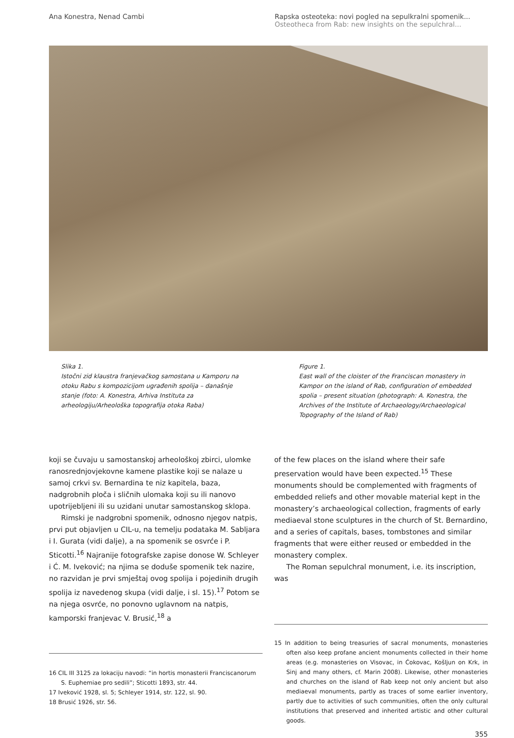Ana Konestra, Nenad Cambi Rapska osteoteka: novi pogled na sepulkralni spomenik...
Osteotheca from Rab: new insights on the sepulchral...
Slika 1.
Istočni zid klaustra franjevačkog samostana u Kamporu na otoku Rabu s kompozicijom ugrađenih spolija – današnje stanje (foto: A. Konestra, Arhiva Instituta za arheologiju/Arheološka topografija otoka Raba)
Figure 1.
East wall of the cloister of the Franciscan monastery in Kampor on the island of Rab, configuration of embedded spolia – present situation (photograph: A. Konestra, the Archives of the Institute of Archaeology/Archaeological Topography of the Island of Rab)
koji se čuvaju u samostanskoj arheološkoj zbirci, ulomke ranosrednjovjekovne kamene plastike koji se nalaze u samoj crkvi sv. Bernardina te niz kapitela, baza, nadgrobnih ploča i sličnih ulomaka koji su ili nanovo upotrijebljeni ili su uzidani unutar samostanskog sklopa.
Rimski je nadgrobni spomenik, odnosno njegov natpis, prvi put objavljen u CIL-u, na temelju podataka M. Sabljara i I. Gurata (vidi dalje), a na spomenik se osvrće i P. Sticotti.<sup>16</sup> Najranije fotografske zapise donose W. Schleyer i Ć. M. Iveković; na njima se doduše spomenik tek nazire, no razvidan je prvi smještaj ovog spolija i pojedinih drugih spolija iz navedenog skupa (vidi dalje, i sl. 15).<sup>17</sup> Potom se na njega osvrće, no ponovno uglavnom na natpis, kamporski franjevac V. Brusić,<sup>18</sup> a
16 CIL III 3125 za lokaciju navodi: “in hortis monasterii Franciscanorum S. Euphemiae pro sedili”; Sticotti 1893, str. 44.
17 Iveković 1928, sl. 5; Schleyer 1914, str. 122, sl. 90.
18 Brusić 1926, str. 56.
of the few places on the island where their safe preservation would have been expected.<sup>15</sup> These monuments should be complemented with fragments of embedded reliefs and other movable material kept in the monastery’s archaeological collection, fragments of early mediaeval stone sculptures in the church of St. Bernardino, and a series of capitals, bases, tombstones and similar fragments that were either reused or embedded in the monastery complex.
The Roman sepulchral monument, i.e. its inscription, was
15 In addition to being treasuries of sacral monuments, monasteries often also keep profane ancient monuments collected in their home areas (e.g. monasteries on Visovac, in Ćokovac, Košljun on Krk, in Sinj and many others, cf. Marin 2008). Likewise, other monasteries and churches on the island of Rab keep not only ancient but also mediaeval monuments, partly as traces of some earlier inventory, partly due to activities of such communities, often the only cultural institutions that preserved and inherited artistic and other cultural goods.
355